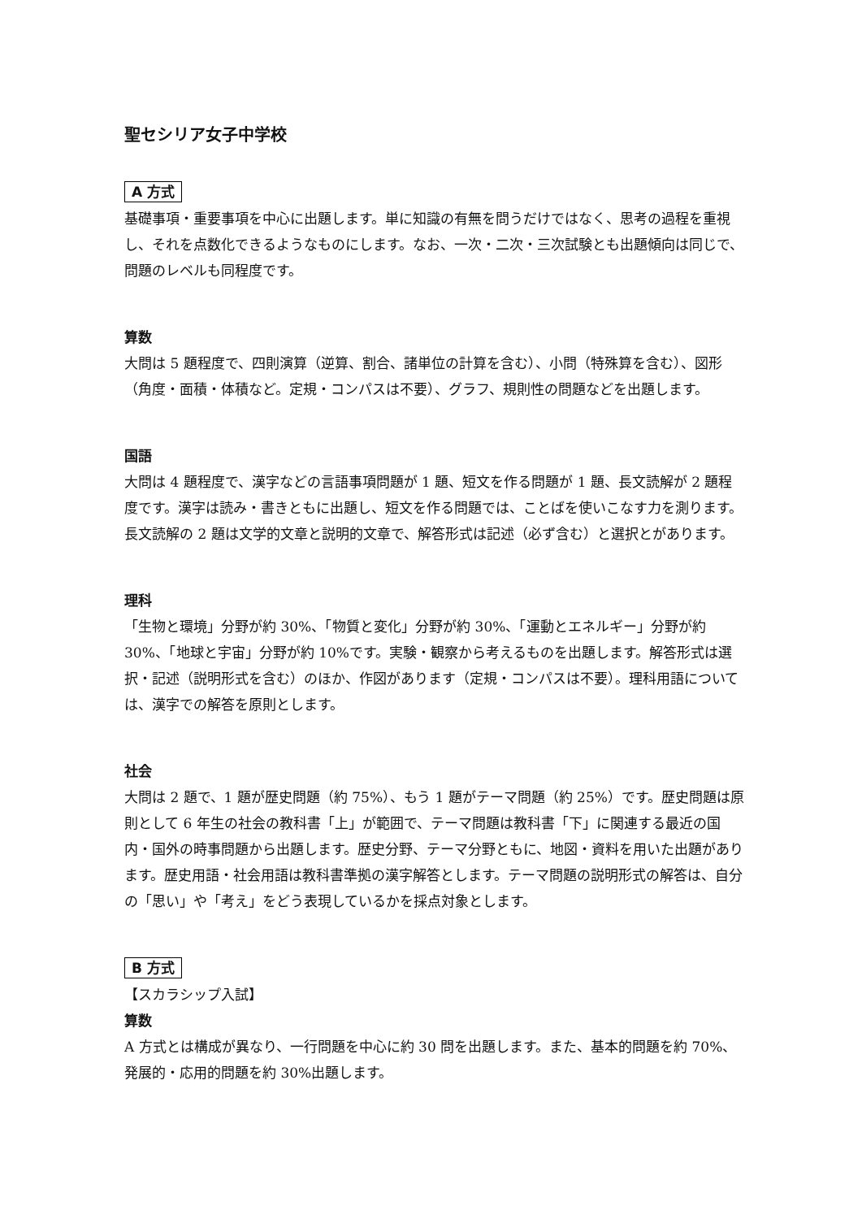聖セシリア女子中学校
A 方式
基礎事項・重要事項を中心に出題します。単に知識の有無を問うだけではなく、思考の過程を重視し、それを点数化できるようなものにします。なお、一次・二次・三次試験とも出題傾向は同じで、問題のレベルも同程度です。
算数
大問は 5 題程度で、四則演算（逆算、割合、諸単位の計算を含む）、小問（特殊算を含む）、図形（角度・面積・体積など。定規・コンパスは不要）、グラフ、規則性の問題などを出題します。
国語
大問は 4 題程度で、漢字などの言語事項問題が 1 題、短文を作る問題が 1 題、長文読解が 2 題程度です。漢字は読み・書きともに出題し、短文を作る問題では、ことばを使いこなす力を測ります。長文読解の 2 題は文学的文章と説明的文章で、解答形式は記述（必ず含む）と選択とがあります。
理科
「生物と環境」分野が約 30%、「物質と変化」分野が約 30%、「運動とエネルギー」分野が約 30%、「地球と宇宙」分野が約 10%です。実験・観察から考えるものを出題します。解答形式は選択・記述（説明形式を含む）のほか、作図があります（定規・コンパスは不要）。理科用語については、漢字での解答を原則とします。
社会
大問は 2 題で、1 題が歴史問題（約 75%）、もう 1 題がテーマ問題（約 25%）です。歴史問題は原則として 6 年生の社会の教科書「上」が範囲で、テーマ問題は教科書「下」に関連する最近の国内・国外の時事問題から出題します。歴史分野、テーマ分野ともに、地図・資料を用いた出題があります。歴史用語・社会用語は教科書準拠の漢字解答とします。テーマ問題の説明形式の解答は、自分の「思い」や「考え」をどう表現しているかを採点対象とします。
B 方式
【スカラシップ入試】
算数
A 方式とは構成が異なり、一行問題を中心に約 30 問を出題します。また、基本的問題を約 70%、発展的・応用的問題を約 30%出題します。